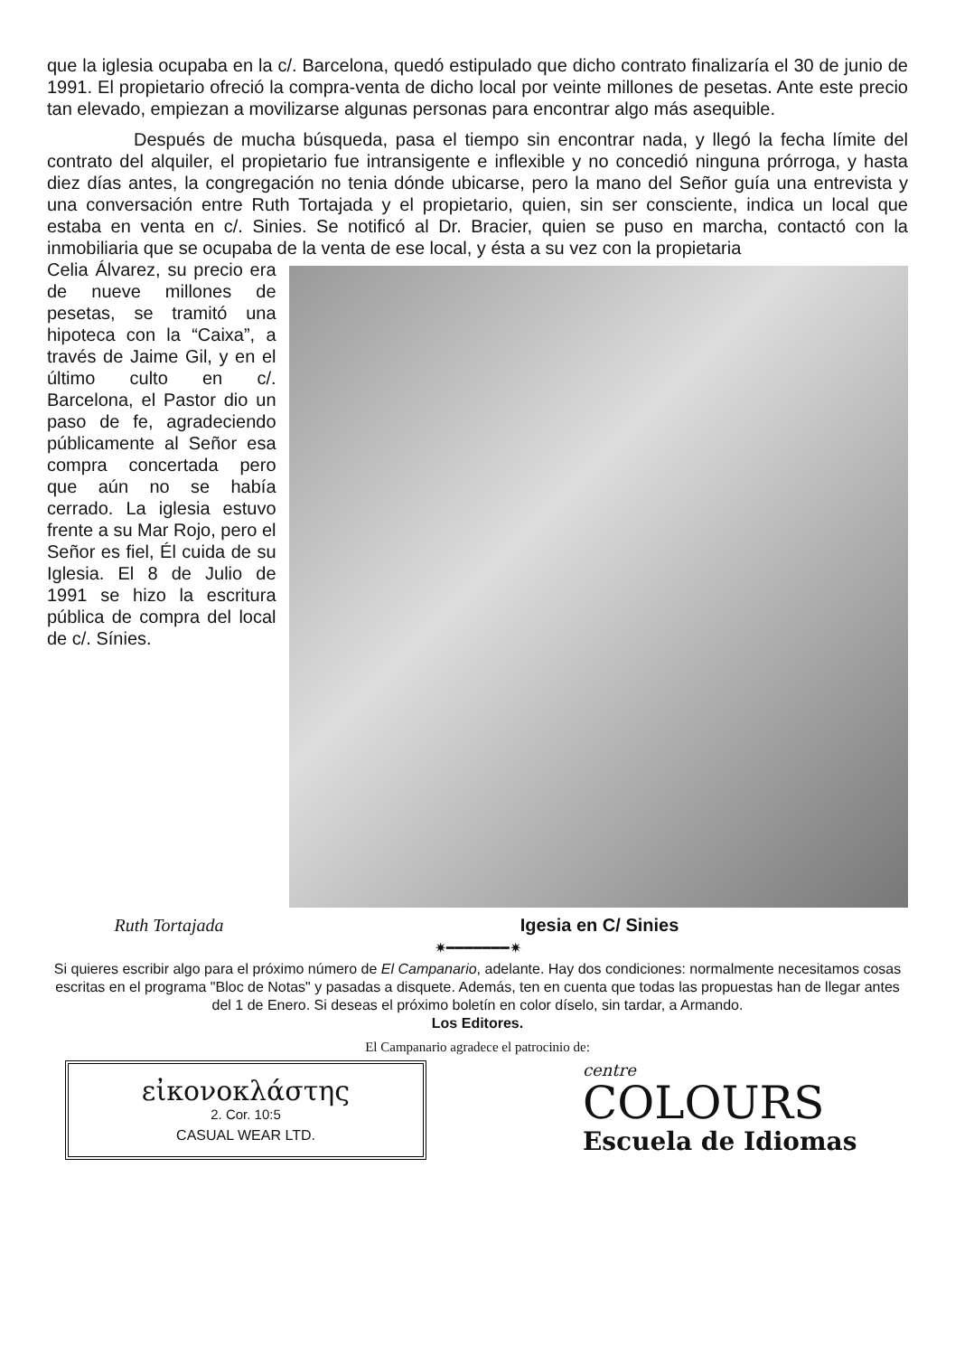que la iglesia ocupaba en la c/. Barcelona, quedó estipulado que dicho contrato finalizaría el 30 de junio de 1991. El propietario ofreció la compra-venta de dicho local por veinte millones de pesetas. Ante este precio tan elevado, empiezan a movilizarse algunas personas para encontrar algo más asequible.
Después de mucha búsqueda, pasa el tiempo sin encontrar nada, y llegó la fecha límite del contrato del alquiler, el propietario fue intransigente e inflexible y no concedió ninguna prórroga, y hasta diez días antes, la congregación no tenia dónde ubicarse, pero la mano del Señor guía una entrevista y una conversación entre Ruth Tortajada y el propietario, quien, sin ser consciente, indica un local que estaba en venta en c/. Sinies. Se notificó al Dr. Bracier, quien se puso en marcha, contactó con la inmobiliaria que se ocupaba de la venta de ese local, y ésta a su vez con la propietaria
Celia Álvarez, su precio era de nueve millones de pesetas, se tramitó una hipoteca con la “Caixa”, a través de Jaime Gil, y en el último culto en c/. Barcelona, el Pastor dio un paso de fe, agradeciendo públicamente al Señor esa compra concertada pero que aún no se había cerrado. La iglesia estuvo frente a su Mar Rojo, pero el Señor es fiel, Él cuida de su Iglesia. El 8 de Julio de 1991 se hizo la escritura pública de compra del local de c/. Sínies.
Ruth Tortajada Igesia en C/ Sinies
✷━━━━━━━✷
Si quieres escribir algo para el próximo número de El Campanario, adelante. Hay dos condiciones: normalmente necesitamos cosas escritas en el programa "Bloc de Notas" y pasadas a disquete. Además, ten en cuenta que todas las propuestas han de llegar antes del 1 de Enero. Si deseas el próximo boletín en color díselo, sin tardar, a Armando.
Los Editores.
El Campanario agradece el patrocinio de:
εἰκονοκλάστης
2. Cor. 10:5
CASUAL WEAR LTD.
centre
COLOURS
Escuela de Idiomas